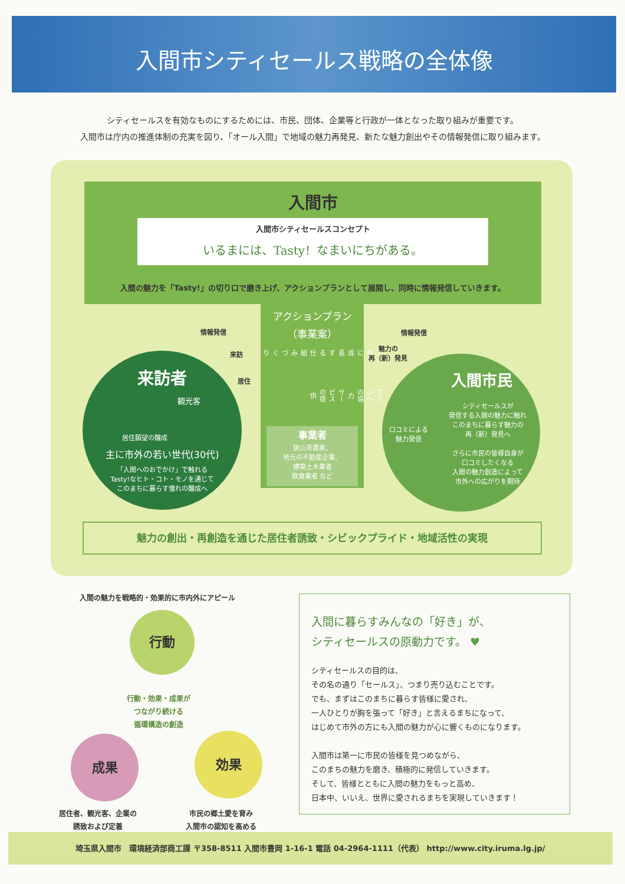入間市シティセールス戦略の全体像
シティセールスを有効なものにするためには、市民、団体、企業等と行政が一体となった取り組みが重要です。
入間市は庁内の推進体制の充実を図り、「オール入間」で地域の魅力再発見、新たな魅力創出やその情報発信に取り組みます。
入間市
入間市シティセールスコンセプト
いるまには、Tasty！なまいにちがある。
入間の魅力を「Tasty!」の切り口で磨き上げ、アクションプランとして展開し、同時に情報発信していきます。
アクションプラン
（事業案）
ともに成長する 仕組みづくり プランへの協力 サービスの提供
事業者
狭山茶農家、
地元の不動産企業、
建築土木業者
飲食業者 など
情報発信
来訪
居住
情報発信
魅力の
再（新）発見
来訪者
観光客
居住願望の醸成
主に市外の若い世代(30代)
「入間へのおでかけ」で触れる
Tasty!なヒト・コト・モノを通じて
このまちに暮らす憧れの醸成へ
入間市民
口コミによる
魅力発信
シティセールスが
発信する入間の魅力に触れ
このまちに暮らす魅力の
再（新）発見へ
さらに市民の皆様自身が
口コミしたくなる
入間の魅力創造によって
市外への広がりを期待
魅力の創出・再創造を通じた居住者誘致・シビックプライド・地域活性の実現
入間の魅力を戦略的・効果的に市内外にアピール
行動
行動・効果・成果が
つながり続ける
循環構造の創造
成果 効果
居住者、観光客、企業の
誘致および定着
市民の郷土愛を育み
入間市の認知を高める
入間に暮らすみんなの「好き」が、
シティセールスの原動力です。 ♥
シティセールスの目的は、
その名の通り「セールス」、つまり売り込むことです。
でも、まずはこのまちに暮らす皆様に愛され、
一人ひとりが胸を張って「好き」と言えるまちになって、
はじめて市外の方にも入間の魅力が心に響くものになります。
入間市は第一に市民の皆様を見つめながら、
このまちの魅力を磨き、積極的に発信していきます。
そして、皆様とともに入間の魅力をもっと高め、
日本中、いいえ、世界に愛されるまちを実現していきます！
埼玉県入間市　環境経済部商工課 〒358-8511 入間市豊岡 1-16-1 電話 04-2964-1111（代表） http://www.city.iruma.lg.jp/